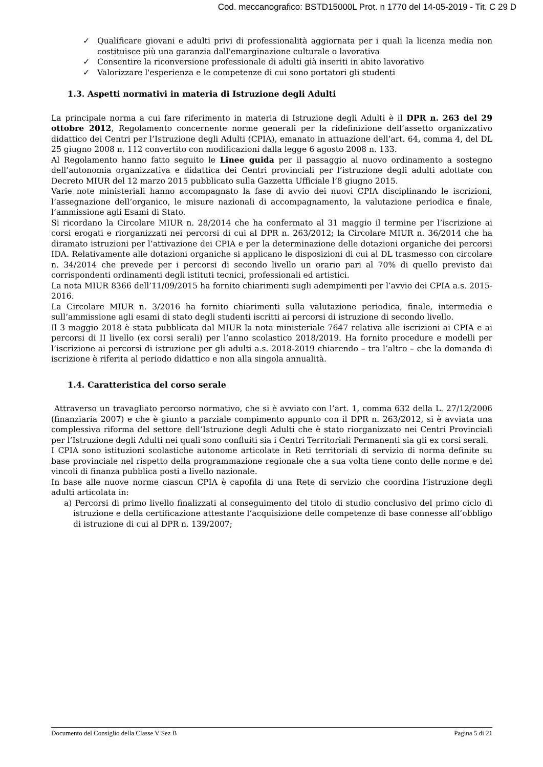Cod. meccanografico: BSTD15000L Prot. n 1770 del 14-05-2019 - Tit. C 29 D
✓ Qualificare giovani e adulti privi di professionalità aggiornata per i quali la licenza media non costituisce più una garanzia dall'emarginazione culturale o lavorativa
✓ Consentire la riconversione professionale di adulti già inseriti in abito lavorativo
✓ Valorizzare l'esperienza e le competenze di cui sono portatori gli studenti
1.3. Aspetti normativi in materia di Istruzione degli Adulti
La principale norma a cui fare riferimento in materia di Istruzione degli Adulti è il DPR n. 263 del 29 ottobre 2012, Regolamento concernente norme generali per la ridefinizione dell’assetto organizzativo didattico dei Centri per l’Istruzione degli Adulti (CPIA), emanato in attuazione dell’art. 64, comma 4, del DL 25 giugno 2008 n. 112 convertito con modificazioni dalla legge 6 agosto 2008 n. 133.
Al Regolamento hanno fatto seguito le Linee guida per il passaggio al nuovo ordinamento a sostegno dell’autonomia organizzativa e didattica dei Centri provinciali per l’istruzione degli adulti adottate con Decreto MIUR del 12 marzo 2015 pubblicato sulla Gazzetta Ufficiale l’8 giugno 2015.
Varie note ministeriali hanno accompagnato la fase di avvio dei nuovi CPIA disciplinando le iscrizioni, l’assegnazione dell’organico, le misure nazionali di accompagnamento, la valutazione periodica e finale, l’ammissione agli Esami di Stato.
Si ricordano la Circolare MIUR n. 28/2014 che ha confermato al 31 maggio il termine per l’iscrizione ai corsi erogati e riorganizzati nei percorsi di cui al DPR n. 263/2012; la Circolare MIUR n. 36/2014 che ha diramato istruzioni per l’attivazione dei CPIA e per la determinazione delle dotazioni organiche dei percorsi IDA. Relativamente alle dotazioni organiche si applicano le disposizioni di cui al DL trasmesso con circolare n. 34/2014 che prevede per i percorsi di secondo livello un orario pari al 70% di quello previsto dai corrispondenti ordinamenti degli istituti tecnici, professionali ed artistici.
La nota MIUR 8366 dell’11/09/2015 ha fornito chiarimenti sugli adempimenti per l’avvio dei CPIA a.s. 2015-2016.
La Circolare MIUR n. 3/2016 ha fornito chiarimenti sulla valutazione periodica, finale, intermedia e sull’ammissione agli esami di stato degli studenti iscritti ai percorsi di istruzione di secondo livello.
Il 3 maggio 2018 è stata pubblicata dal MIUR la nota ministeriale 7647 relativa alle iscrizioni ai CPIA e ai percorsi di II livello (ex corsi serali) per l’anno scolastico 2018/2019. Ha fornito procedure e modelli per l’iscrizione ai percorsi di istruzione per gli adulti a.s. 2018-2019 chiarendo – tra l’altro – che la domanda di iscrizione è riferita al periodo didattico e non alla singola annualità.
1.4. Caratteristica del corso serale
Attraverso un travagliato percorso normativo, che si è avviato con l’art. 1, comma 632 della L. 27/12/2006 (finanziaria 2007) e che è giunto a parziale compimento appunto con il DPR n. 263/2012, si è avviata una complessiva riforma del settore dell’Istruzione degli Adulti che è stato riorganizzato nei Centri Provinciali per l’Istruzione degli Adulti nei quali sono confluiti sia i Centri Territoriali Permanenti sia gli ex corsi serali.
I CPIA sono istituzioni scolastiche autonome articolate in Reti territoriali di servizio di norma definite su base provinciale nel rispetto della programmazione regionale che a sua volta tiene conto delle norme e dei vincoli di finanza pubblica posti a livello nazionale.
In base alle nuove norme ciascun CPIA è capofila di una Rete di servizio che coordina l’istruzione degli adulti articolata in:
a) Percorsi di primo livello finalizzati al conseguimento del titolo di studio conclusivo del primo ciclo di istruzione e della certificazione attestante l’acquisizione delle competenze di base connesse all’obbligo di istruzione di cui al DPR n. 139/2007;
Documento del Consiglio della Classe V Sez B Pagina 5 di 21